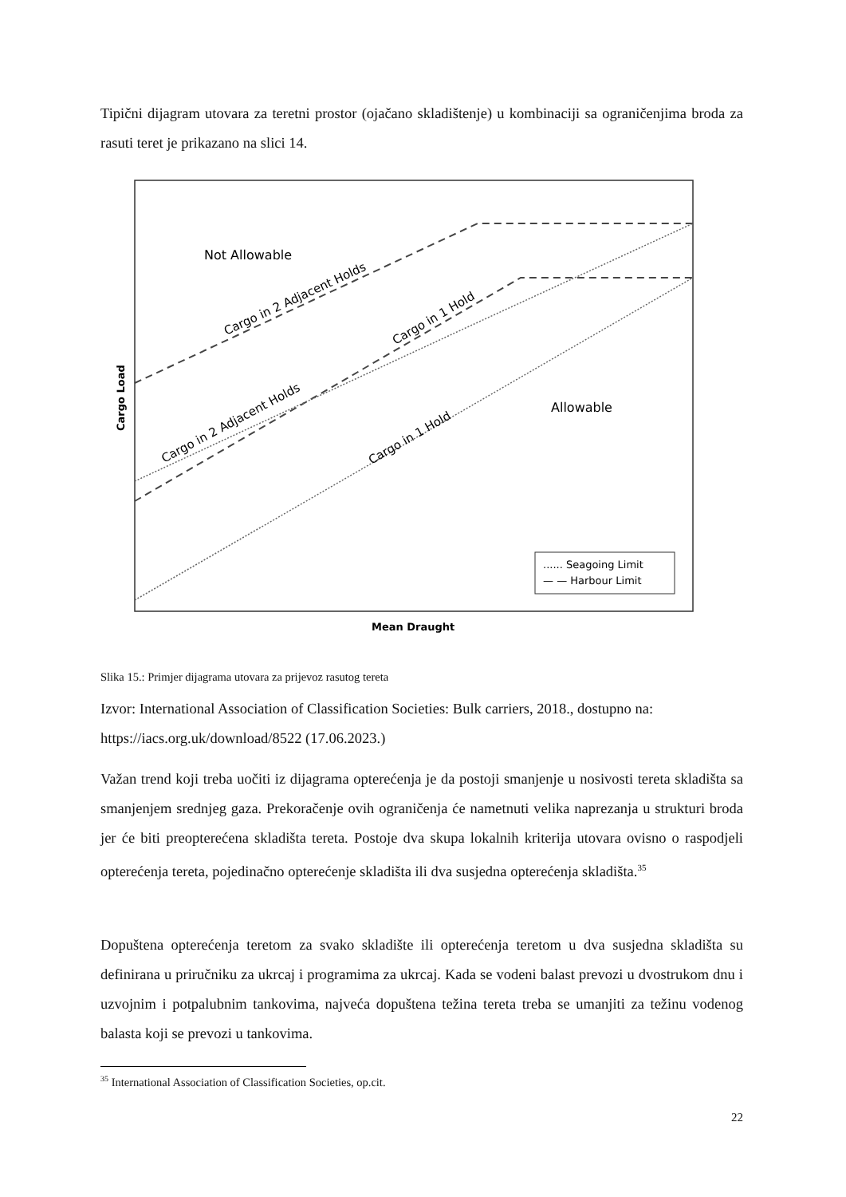Tipični dijagram utovara za teretni prostor (ojačano skladištenje) u kombinaciji sa ograničenjima broda za rasuti teret je prikazano na slici 14.
Not Allowable
Allowable
Cargo in 2 Adjacent Holds
Cargo in 1 Hold
Cargo in 2 Adjacent Holds
Cargo in 1 Hold
...... Seagoing Limit
— — Harbour Limit
Cargo Load
Mean Draught
Slika 15.: Primjer dijagrama utovara za prijevoz rasutog tereta
Izvor: International Association of Classification Societies: Bulk carriers, 2018., dostupno na: https://iacs.org.uk/download/8522 (17.06.2023.)
Važan trend koji treba uočiti iz dijagrama opterećenja je da postoji smanjenje u nosivosti tereta skladišta sa smanjenjem srednjeg gaza. Prekoračenje ovih ograničenja će nametnuti velika naprezanja u strukturi broda jer će biti preopterećena skladišta tereta. Postoje dva skupa lokalnih kriterija utovara ovisno o raspodjeli opterećenja tereta, pojedinačno opterećenje skladišta ili dva susjedna opterećenja skladišta.<sup>35</sup>
Dopuštena opterećenja teretom za svako skladište ili opterećenja teretom u dva susjedna skladišta su definirana u priručniku za ukrcaj i programima za ukrcaj. Kada se vodeni balast prevozi u dvostrukom dnu i uzvojnim i potpalubnim tankovima, najveća dopuštena težina tereta treba se umanjiti za težinu vodenog balasta koji se prevozi u tankovima.
<sup>35</sup> International Association of Classification Societies, op.cit.
22